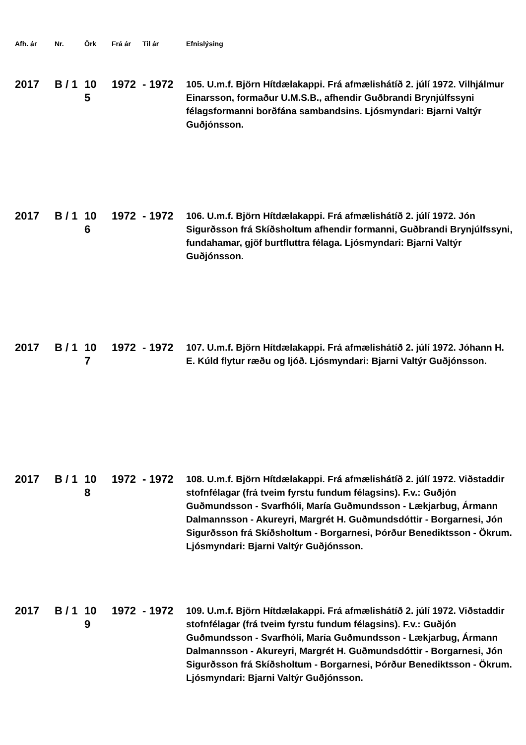| Afh. ár | Nr. | Örk | Frá ár | Til ár | Efnislýsing |
| --- | --- | --- | --- | --- | --- |
| 2017 | B / 1 | 10 5 | 1972 | - 1972 | 105. U.m.f. Björn Hítdælakappi. Frá afmælishátíð 2. júlí 1972. Vilhjálmur Einarsson, formaður U.M.S.B., afhendir Guðbrandi Brynjúlfssyni félagsformanni borðfána sambandsins. Ljósmyndari: Bjarni Valtýr Guðjónsson. |
| 2017 | B / 1 | 10 6 | 1972 | - 1972 | 106. U.m.f. Björn Hítdælakappi. Frá afmælishátíð 2. júlí 1972. Jón Sigurðsson frá Skíðsholtum afhendir formanni, Guðbrandi Brynjúlfssyni, fundahamar, gjöf burtfluttra félaga. Ljósmyndari: Bjarni Valtýr Guðjónsson. |
| 2017 | B / 1 | 10 7 | 1972 | - 1972 | 107. U.m.f. Björn Hítdælakappi. Frá afmælishátíð 2. júlí 1972. Jóhann H. E. Kúld flytur ræðu og ljóð. Ljósmyndari: Bjarni Valtýr Guðjónsson. |
| 2017 | B / 1 | 10 8 | 1972 | - 1972 | 108. U.m.f. Björn Hítdælakappi. Frá afmælishátíð 2. júlí 1972. Viðstaddir stofnfélagar (frá tveim fyrstu fundum félagsins). F.v.: Guðjón Guðmundsson - Svarfhóli, María Guðmundsson - Lækjarbug, Ármann Dalmannsson - Akureyri, Margrét H. Guðmundsdóttir - Borgarnesi, Jón Sigurðsson frá Skíðsholtum - Borgarnesi, Þórður Benediktsson - Ökrum. Ljósmyndari: Bjarni Valtýr Guðjónsson. |
| 2017 | B / 1 | 10 9 | 1972 | - 1972 | 109. U.m.f. Björn Hítdælakappi. Frá afmælishátíð 2. júlí 1972. Viðstaddir stofnfélagar (frá tveim fyrstu fundum félagsins). F.v.: Guðjón Guðmundsson - Svarfhóli, María Guðmundsson - Lækjarbug, Ármann Dalmannsson - Akureyri, Margrét H. Guðmundsdóttir - Borgarnesi, Jón Sigurðsson frá Skíðsholtum - Borgarnesi, Þórður Benediktsson - Ökrum. Ljósmyndari: Bjarni Valtýr Guðjónsson. |